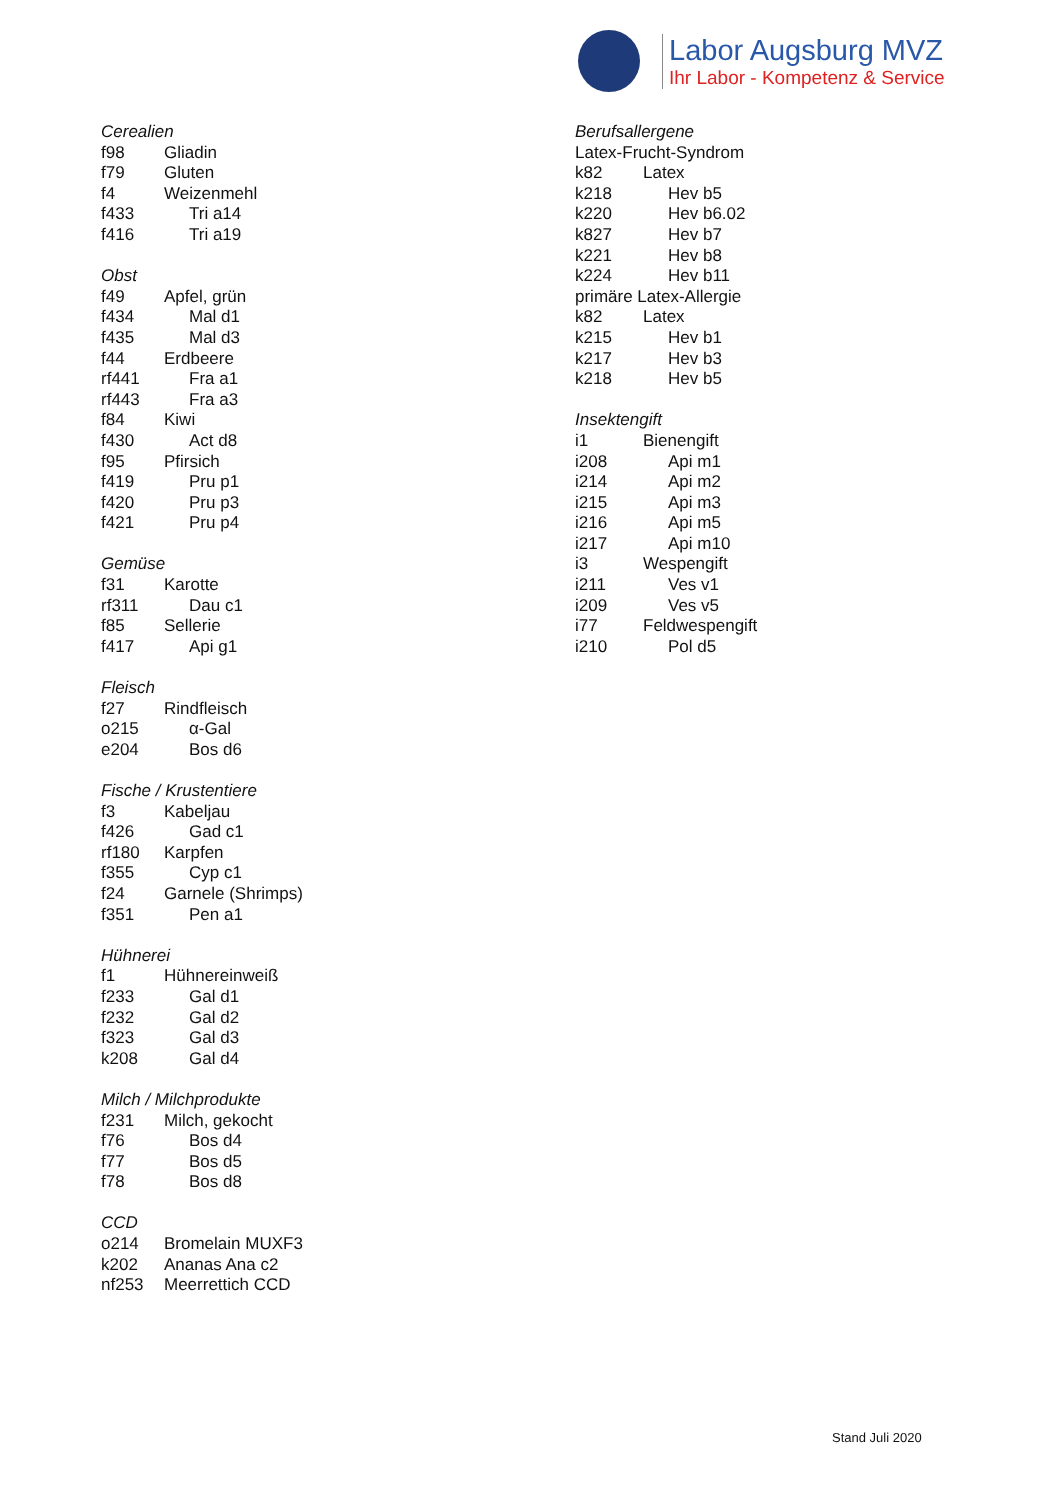Labor Augsburg MVZ
Ihr Labor - Kompetenz & Service
Cerealien
f98 Gliadin
f79 Gluten
f4 Weizenmehl
f433 Tri a14
f416 Tri a19
Obst
f49 Apfel, grün
f434 Mal d1
f435 Mal d3
f44 Erdbeere
rf441 Fra a1
rf443 Fra a3
f84 Kiwi
f430 Act d8
f95 Pfirsich
f419 Pru p1
f420 Pru p3
f421 Pru p4
Gemüse
f31 Karotte
rf311 Dau c1
f85 Sellerie
f417 Api g1
Fleisch
f27 Rindfleisch
o215 α-Gal
e204 Bos d6
Fische / Krustentiere
f3 Kabeljau
f426 Gad c1
rf180 Karpfen
f355 Cyp c1
f24 Garnele (Shrimps)
f351 Pen a1
Hühnerei
f1 Hühnereinweiß
f233 Gal d1
f232 Gal d2
f323 Gal d3
k208 Gal d4
Milch / Milchprodukte
f231 Milch, gekocht
f76 Bos d4
f77 Bos d5
f78 Bos d8
CCD
o214 Bromelain MUXF3
k202 Ananas Ana c2
nf253 Meerrettich CCD
Berufsallergene
Latex-Frucht-Syndrom
k82 Latex
k218 Hev b5
k220 Hev b6.02
k827 Hev b7
k221 Hev b8
k224 Hev b11
primäre Latex-Allergie
k82 Latex
k215 Hev b1
k217 Hev b3
k218 Hev b5
Insektengift
i1 Bienengift
i208 Api m1
i214 Api m2
i215 Api m3
i216 Api m5
i217 Api m10
i3 Wespengift
i211 Ves v1
i209 Ves v5
i77 Feldwespengift
i210 Pol d5
Stand Juli 2020